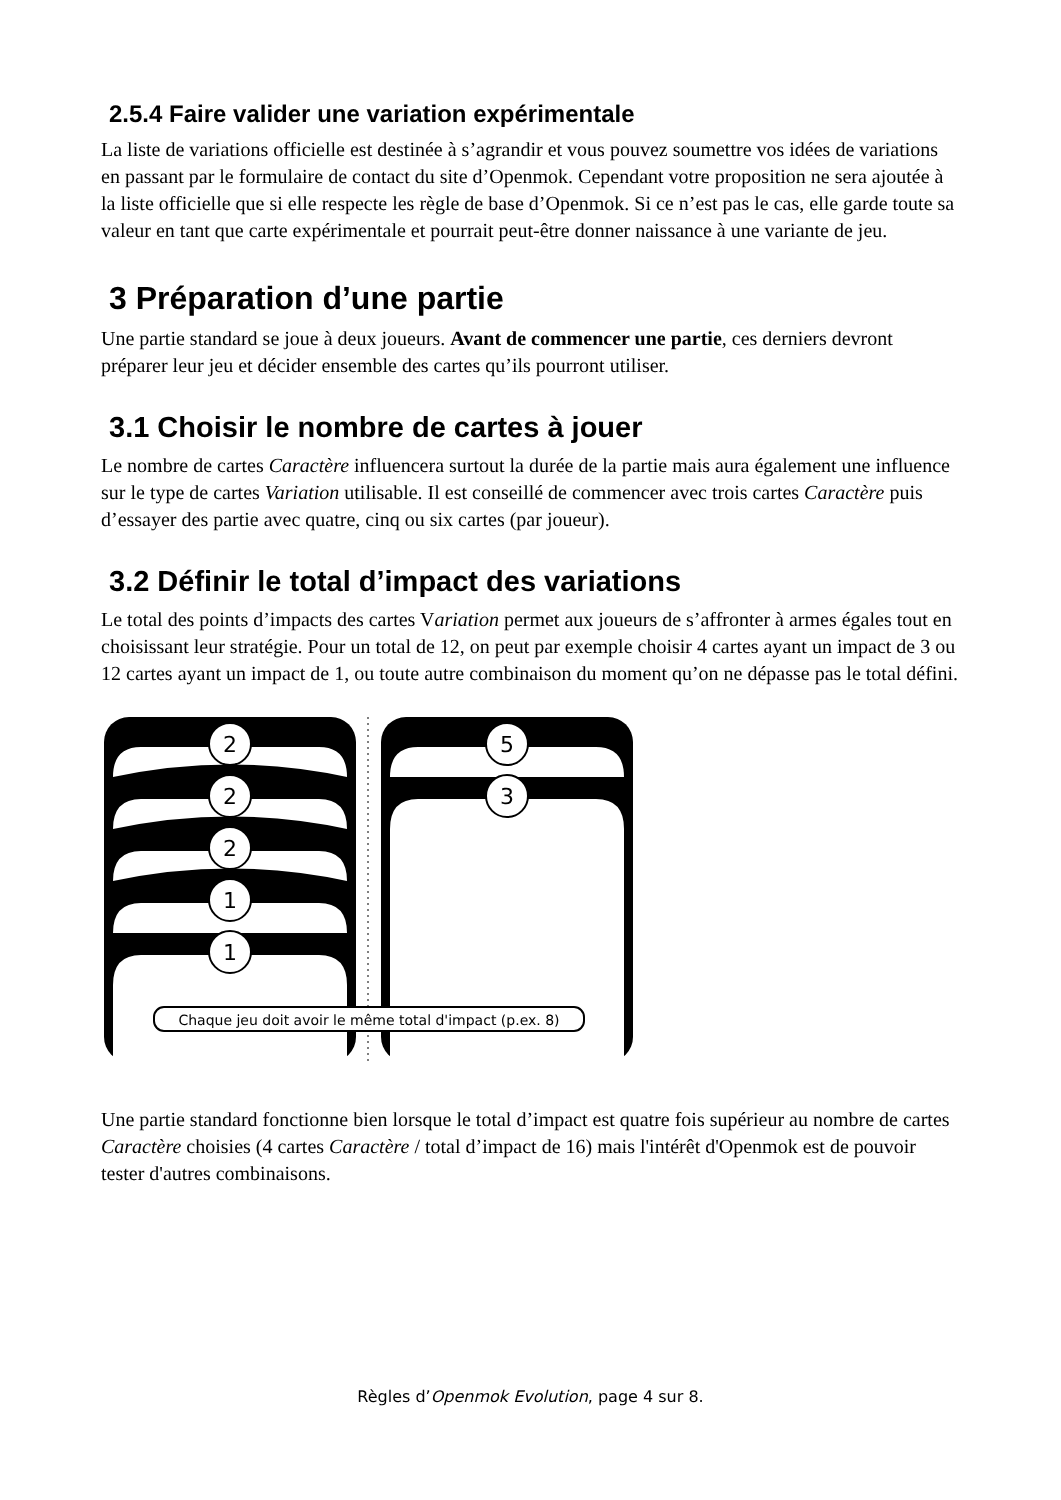2.5.4 Faire valider une variation expérimentale
La liste de variations officielle est destinée à s’agrandir et vous pouvez soumettre vos idées de variations en passant par le formulaire de contact du site d’Openmok. Cependant votre proposition ne sera ajoutée à la liste officielle que si elle respecte les règle de base d’Openmok. Si ce n’est pas le cas, elle garde toute sa valeur en tant que carte expérimentale et pourrait peut-être donner naissance à une variante de jeu.
3 Préparation d’une partie
Une partie standard se joue à deux joueurs. Avant de commencer une partie, ces derniers devront préparer leur jeu et décider ensemble des cartes qu’ils pourront utiliser.
3.1 Choisir le nombre de cartes à jouer
Le nombre de cartes Caractère influencera surtout la durée de la partie mais aura également une influence sur le type de cartes Variation utilisable. Il est conseillé de commencer avec trois cartes Caractère puis d’essayer des partie avec quatre, cinq ou six cartes (par joueur).
3.2 Définir le total d’impact des variations
Le total des points d’impacts des cartes Variation permet aux joueurs de s’affronter à armes égales tout en choisissant leur stratégie. Pour un total de 12, on peut par exemple choisir 4 cartes ayant un impact de 3 ou 12 cartes ayant un impact de 1, ou toute autre combinaison du moment qu’on ne dépasse pas le total défini.
2
2
2
1
1
5
3
Chaque jeu doit avoir le même total d'impact (p.ex. 8)
Une partie standard fonctionne bien lorsque le total d’impact est quatre fois supérieur au nombre de cartes Caractère choisies (4 cartes Caractère / total d’impact de 16) mais l'intérêt d'Openmok est de pouvoir tester d'autres combinaisons.
Règles d’Openmok Evolution, page 4 sur 8.